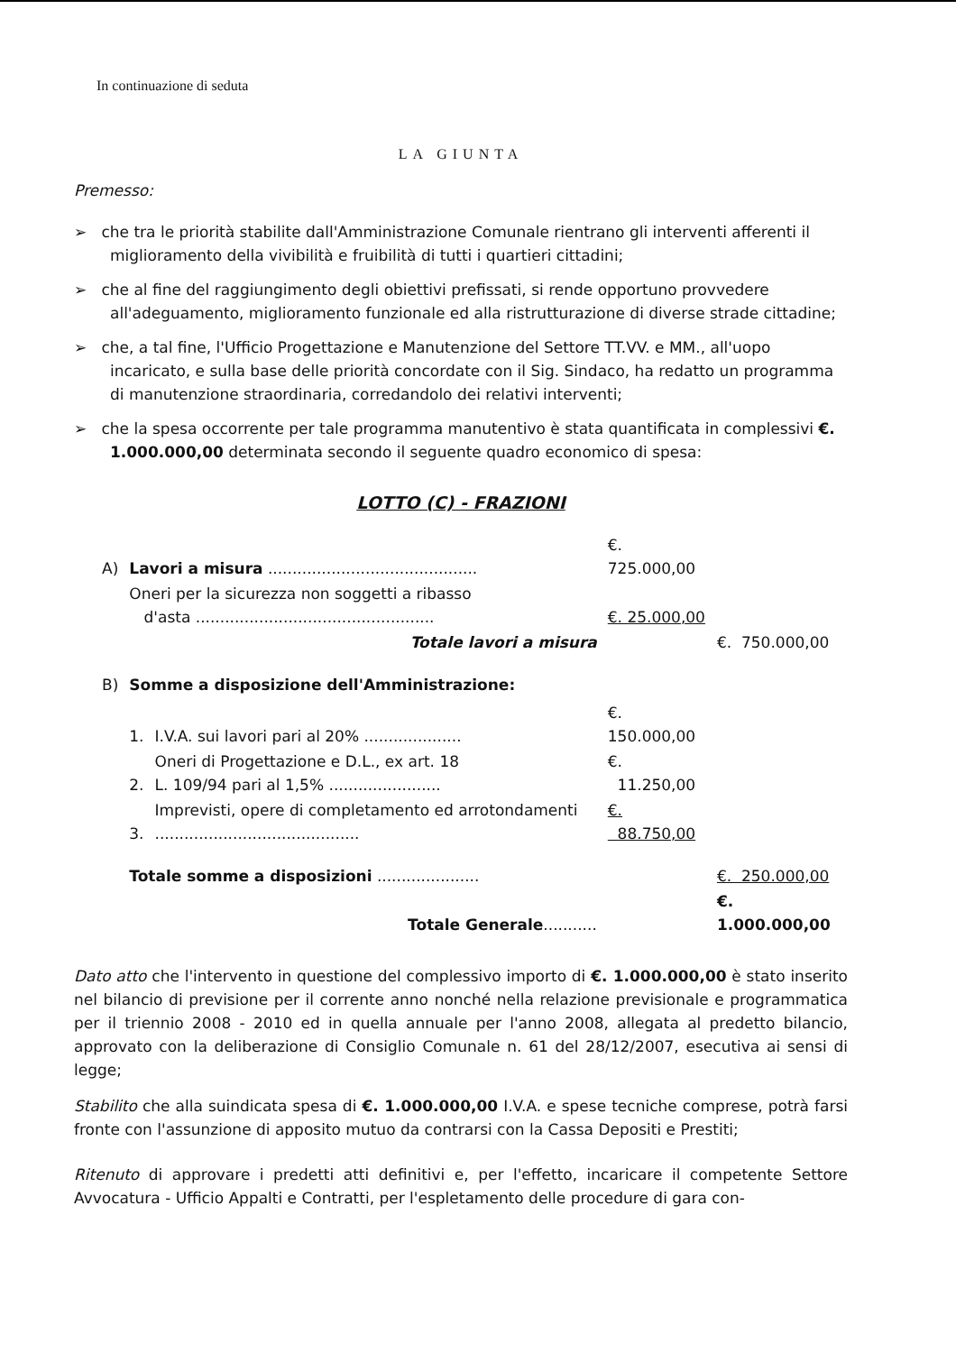In continuazione di seduta
LA GIUNTA
Premesso:
➢ che tra le priorità stabilite dall'Amministrazione Comunale rientrano gli interventi afferenti il miglioramento della vivibilità e fruibilità di tutti i quartieri cittadini;
➢ che al fine del raggiungimento degli obiettivi prefissati, si rende opportuno provvedere all'adeguamento, miglioramento funzionale ed alla ristrutturazione di diverse strade cittadine;
➢ che, a tal fine, l'Ufficio Progettazione e Manutenzione del Settore TT.VV. e MM., all'uopo incaricato, e sulla base delle priorità concordate con il Sig. Sindaco, ha redatto un programma di manutenzione straordinaria, corredandolo dei relativi interventi;
➢ che la spesa occorrente per tale programma manutentivo è stata quantificata in complessivi €. 1.000.000,00 determinata secondo il seguente quadro economico di spesa:
LOTTO (C) - FRAZIONI
| A) | Lavori a misura ........................................... | | €. 725.000,00 | |
| | Oneri per la sicurezza non soggetti a ribasso d'asta ................................................. | | €. 25.000,00 | |
| | Totale lavori a misura | | | €. 750.000,00 |
| B) | Somme a disposizione dell'Amministrazione: | | | |
| | 1. | I.V.A. sui lavori pari al 20% .................... | €. 150.000,00 | |
| | 2. | Oneri di Progettazione e D.L., ex art. 18 L. 109/94 pari al 1,5% ....................... | €. 11.250,00 | |
| | 3. | Imprevisti, opere di completamento ed arrotondamenti .......................................... | €. 88.750,00 | |
| | Totale somme a disposizioni ..................... | | | €. 250.000,00 |
| | Totale Generale ........... | | | €. 1.000.000,00 |
Dato atto che l'intervento in questione del complessivo importo di €. 1.000.000,00 è stato inserito nel bilancio di previsione per il corrente anno nonché nella relazione previsionale e programmatica per il triennio 2008 - 2010 ed in quella annuale per l'anno 2008, allegata al predetto bilancio, approvato con la deliberazione di Consiglio Comunale n. 61 del 28/12/2007, esecutiva ai sensi di legge;
Stabilito che alla suindicata spesa di €. 1.000.000,00 I.V.A. e spese tecniche comprese, potrà farsi fronte con l'assunzione di apposito mutuo da contrarsi con la Cassa Depositi e Prestiti;
Ritenuto di approvare i predetti atti definitivi e, per l'effetto, incaricare il competente Settore Avvocatura - Ufficio Appalti e Contratti, per l'espletamento delle procedure di gara con-